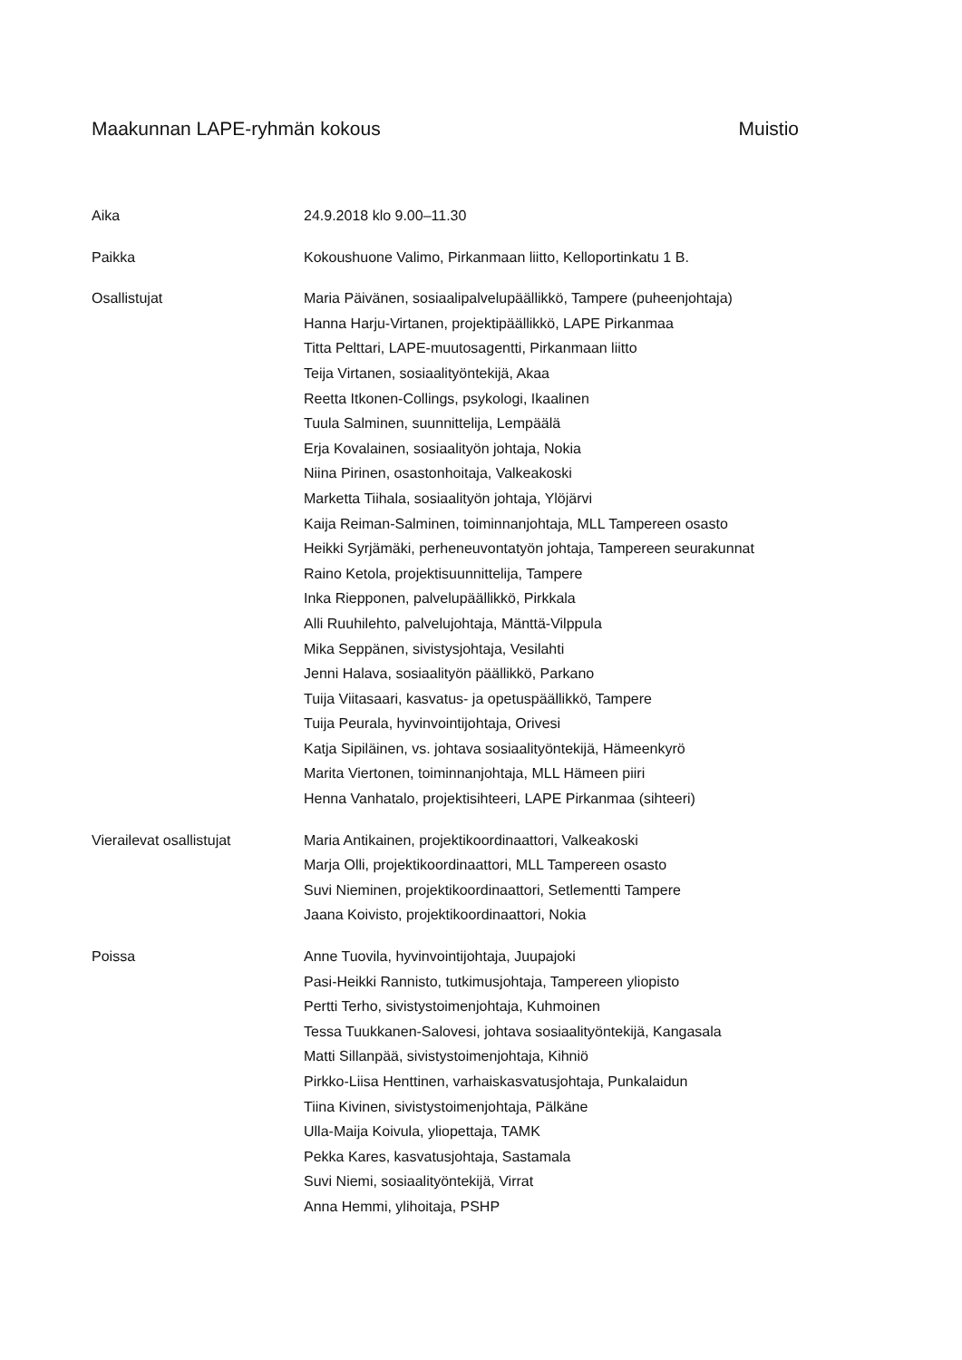Maakunnan LAPE-ryhmän kokous Muistio
| Aika | 24.9.2018 klo 9.00–11.30 |
| Paikka | Kokoushuone Valimo, Pirkanmaan liitto, Kelloportinkatu 1 B. |
| Osallistujat | Maria Päivänen, sosiaalipalvelupäällikkö, Tampere (puheenjohtaja) Hanna Harju-Virtanen, projektipäällikkö, LAPE Pirkanmaa Titta Pelttari, LAPE-muutosagentti, Pirkanmaan liitto Teija Virtanen, sosiaalityöntekijä, Akaa Reetta Itkonen-Collings, psykologi, Ikaalinen Tuula Salminen, suunnittelija, Lempäälä Erja Kovalainen, sosiaalityön johtaja, Nokia Niina Pirinen, osastonhoitaja, Valkeakoski Marketta Tiihala, sosiaalityön johtaja, Ylöjärvi Kaija Reiman-Salminen, toiminnanjohtaja, MLL Tampereen osasto Heikki Syrjämäki, perheneuvontatyön johtaja, Tampereen seurakunnat Raino Ketola, projektisuunnittelija, Tampere Inka Riepponen, palvelupäällikkö, Pirkkala Alli Ruuhilehto, palvelujohtaja, Mänttä-Vilppula Mika Seppänen, sivistysjohtaja, Vesilahti Jenni Halava, sosiaalityön päällikkö, Parkano Tuija Viitasaari, kasvatus- ja opetuspäällikkö, Tampere Tuija Peurala, hyvinvointijohtaja, Orivesi Katja Sipiläinen, vs. johtava sosiaalityöntekijä, Hämeenkyrö Marita Viertonen, toiminnanjohtaja, MLL Hämeen piiri Henna Vanhatalo, projektisihteeri, LAPE Pirkanmaa (sihteeri) |
| Vierailevat osallistujat | Maria Antikainen, projektikoordinaattori, Valkeakoski Marja Olli, projektikoordinaattori, MLL Tampereen osasto Suvi Nieminen, projektikoordinaattori, Setlementti Tampere Jaana Koivisto, projektikoordinaattori, Nokia |
| Poissa | Anne Tuovila, hyvinvointijohtaja, Juupajoki Pasi-Heikki Rannisto, tutkimusjohtaja, Tampereen yliopisto Pertti Terho, sivistystoimenjohtaja, Kuhmoinen Tessa Tuukkanen-Salovesi, johtava sosiaalityöntekijä, Kangasala Matti Sillanpää, sivistystoimenjohtaja, Kihniö Pirkko-Liisa Henttinen, varhaiskasvatusjohtaja, Punkalaidun Tiina Kivinen, sivistystoimenjohtaja, Pälkäne Ulla-Maija Koivula, yliopettaja, TAMK Pekka Kares, kasvatusjohtaja, Sastamala Suvi Niemi, sosiaalityöntekijä, Virrat Anna Hemmi, ylihoitaja, PSHP |